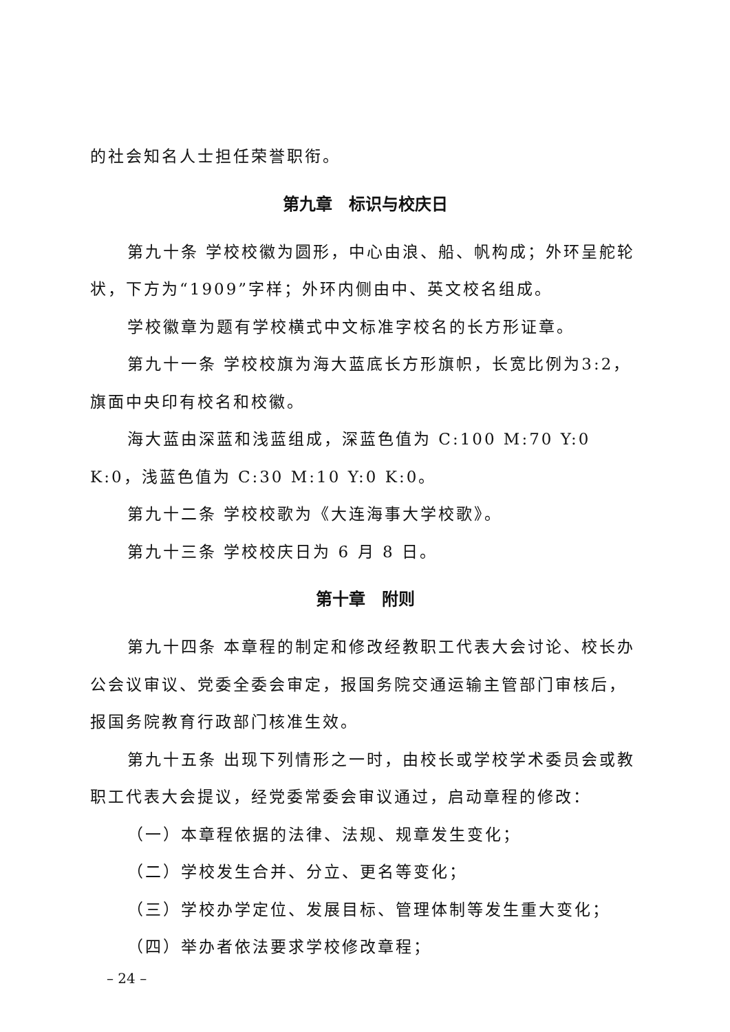的社会知名人士担任荣誉职衔。
第九章　标识与校庆日
第九十条 学校校徽为圆形，中心由浪、船、帆构成；外环呈舵轮状，下方为“1909”字样；外环内侧由中、英文校名组成。
学校徽章为题有学校横式中文标准字校名的长方形证章。
第九十一条 学校校旗为海大蓝底长方形旗帜，长宽比例为3:2，旗面中央印有校名和校徽。
海大蓝由深蓝和浅蓝组成，深蓝色值为 C:100 M:70 Y:0 K:0，浅蓝色值为 C:30 M:10 Y:0 K:0。
第九十二条 学校校歌为《大连海事大学校歌》。
第九十三条 学校校庆日为 6 月 8 日。
第十章　附则
第九十四条 本章程的制定和修改经教职工代表大会讨论、校长办公会议审议、党委全委会审定，报国务院交通运输主管部门审核后，报国务院教育行政部门核准生效。
第九十五条 出现下列情形之一时，由校长或学校学术委员会或教职工代表大会提议，经党委常委会审议通过，启动章程的修改：
（一）本章程依据的法律、法规、规章发生变化；
（二）学校发生合并、分立、更名等变化；
（三）学校办学定位、发展目标、管理体制等发生重大变化；
（四）举办者依法要求学校修改章程；
– 24 –